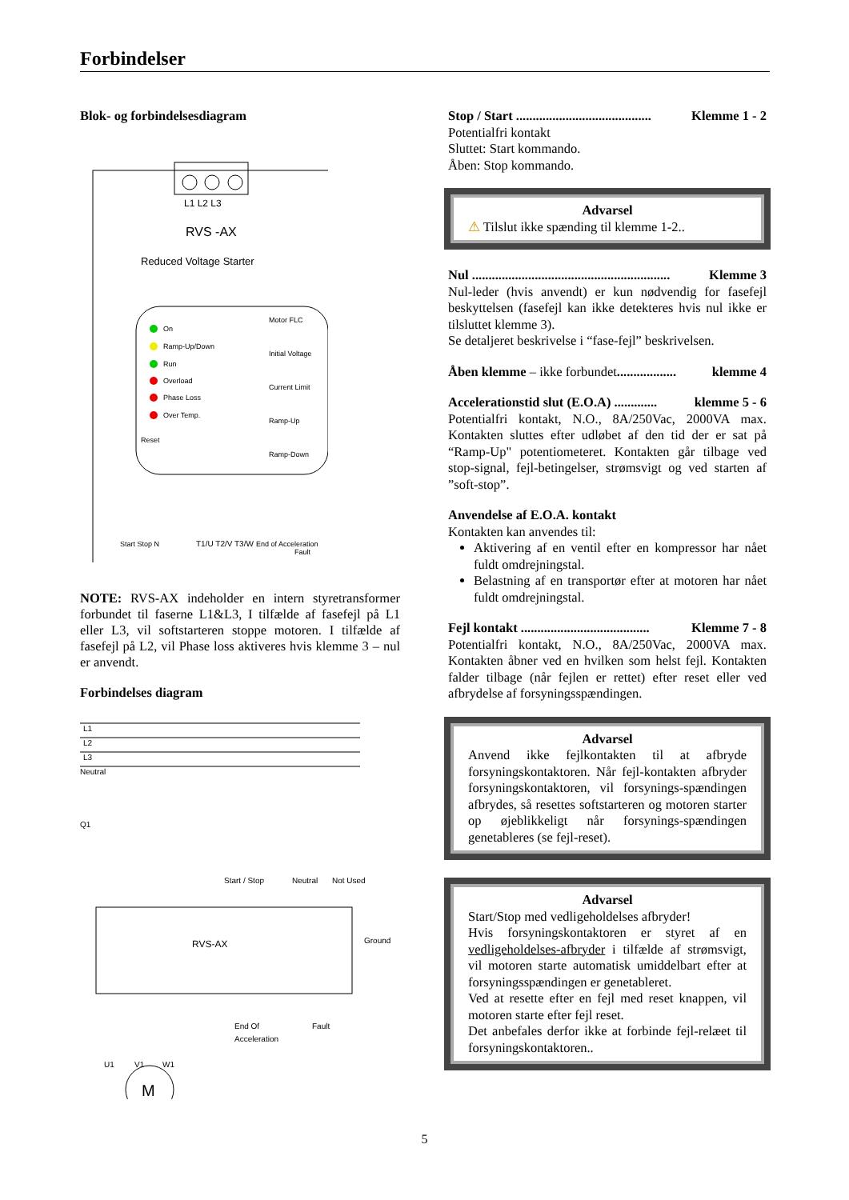Forbindelser
Blok- og forbindelsesdiagram
L1 L2 L3
RVS -AX
Reduced Voltage Starter
On
Ramp-Up/Down
Run
Overload
Phase Loss
Over Temp.
Reset
Motor FLC
Initial Voltage
Current Limit
Ramp-Up
Ramp-Down
Start Stop N
T1/U T2/V T3/W
End of Acceleration
Fault
NOTE: RVS-AX indeholder en intern styretransformer forbundet til faserne L1&L3, I tilfælde af fasefejl på L1 eller L3, vil softstarteren stoppe motoren. I tilfælde af fasefejl på L2, vil Phase loss aktiveres hvis klemme 3 – nul er anvendt.
Forbindelses diagram
L1
L2
L3
Neutral
Q1
Start / Stop
Neutral
Not Used
RVS-AX
Ground
End Of
Acceleration
Fault
U1
V1
W1
M
Stop / Start ......................................... Klemme 1 - 2
Potentialfri kontakt
Sluttet: Start kommando.
Åben: Stop kommando.
Advarsel
⚠ Tilslut ikke spænding til klemme 1-2..
Nul ............................................................ Klemme 3
Nul-leder (hvis anvendt) er kun nødvendig for fasefejl beskyttelsen (fasefejl kan ikke detekteres hvis nul ikke er tilsluttet klemme 3).
Se detaljeret beskrivelse i “fase-fejl” beskrivelsen.
Åben klemme – ikke forbundet.................. klemme 4
Accelerationstid slut (E.O.A) ............. klemme 5 - 6
Potentialfri kontakt, N.O., 8A/250Vac, 2000VA max. Kontakten sluttes efter udløbet af den tid der er sat på “Ramp-Up" potentiometeret. Kontakten går tilbage ved stop-signal, fejl-betingelser, strømsvigt og ved starten af ”soft-stop”.
Anvendelse af E.O.A. kontakt
Kontakten kan anvendes til:
Aktivering af en ventil efter en kompressor har nået fuldt omdrejningstal.
Belastning af en transportør efter at motoren har nået fuldt omdrejningstal.
Fejl kontakt ....................................... Klemme 7 - 8
Potentialfri kontakt, N.O., 8A/250Vac, 2000VA max. Kontakten åbner ved en hvilken som helst fejl. Kontakten falder tilbage (når fejlen er rettet) efter reset eller ved afbrydelse af forsyningsspændingen.
Advarsel
Anvend ikke fejlkontakten til at afbryde forsyningskontaktoren. Når fejl-kontakten afbryder forsyningskontaktoren, vil forsynings-spændingen afbrydes, så resettes softstarteren og motoren starter op øjeblikkeligt når forsynings-spændingen genetableres (se fejl-reset).
Advarsel
Start/Stop med vedligeholdelses afbryder!
Hvis forsyningskontaktoren er styret af en vedligeholdelses-afbryder i tilfælde af strømsvigt, vil motoren starte automatisk umiddelbart efter at forsyningsspændingen er genetableret.
Ved at resette efter en fejl med reset knappen, vil motoren starte efter fejl reset.
Det anbefales derfor ikke at forbinde fejl-relæet til forsyningskontaktoren..
5